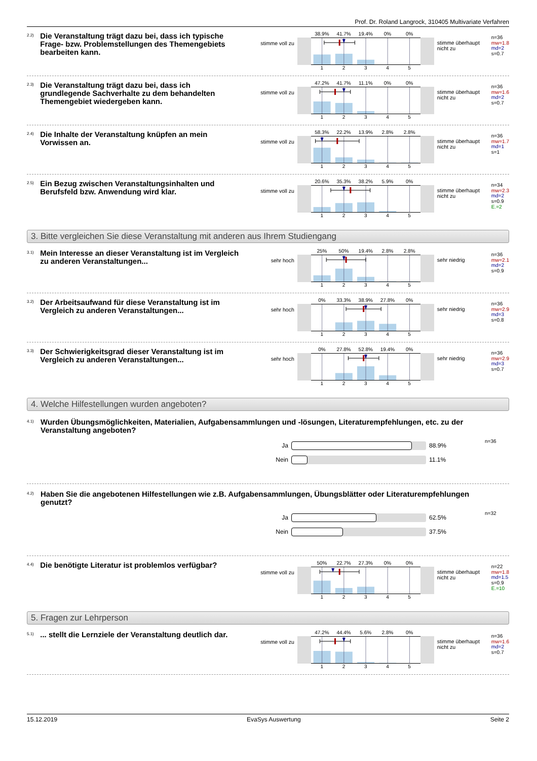Prof. Dr. Roland Langrock, 310405 Multivariate Verfahren
2.2)
Die Veranstaltung trägt dazu bei, dass ich typische Frage- bzw. Problemstellungen des Themengebiets bearbeiten kann.
stimme voll zu
38.9% 41.7% 19.4% 0% 0%
12345
stimme überhaupt nicht zu
n=36
mw=1.8
md=2
s=0.7
2.3)
Die Veranstaltung trägt dazu bei, dass ich grundlegende Sachverhalte zu dem behandelten Themengebiet wiedergeben kann.
stimme voll zu
47.2% 41.7% 11.1% 0% 0%
12345
stimme überhaupt nicht zu
n=36
mw=1.6
md=2
s=0.7
2.4)
Die Inhalte der Veranstaltung knüpfen an mein Vorwissen an.
stimme voll zu
58.3% 22.2% 13.9% 2.8% 2.8%
12345
stimme überhaupt nicht zu
n=36
mw=1.7
md=1
s=1
2.5)
Ein Bezug zwischen Veranstaltungsinhalten und Berufsfeld bzw. Anwendung wird klar.
stimme voll zu
20.6% 35.3% 38.2% 5.9% 0%
12345
stimme überhaupt nicht zu
n=34
mw=2.3
md=2
s=0.9
E.=2
3. Bitte vergleichen Sie diese Veranstaltung mit anderen aus Ihrem Studiengang
3.1)
Mein Interesse an dieser Veranstaltung ist im Vergleich zu anderen Veranstaltungen...
sehr hoch
25% 50% 19.4% 2.8% 2.8%
12345
sehr niedrig
n=36
mw=2.1
md=2
s=0.9
3.2)
Der Arbeitsaufwand für diese Veranstaltung ist im Vergleich zu anderen Veranstaltungen...
sehr hoch
0% 33.3% 38.9% 27.8% 0%
12345
sehr niedrig
n=36
mw=2.9
md=3
s=0.8
3.3)
Der Schwierigkeitsgrad dieser Veranstaltung ist im Vergleich zu anderen Veranstaltungen...
sehr hoch
0% 27.8% 52.8% 19.4% 0%
12345
sehr niedrig
n=36
mw=2.9
md=3
s=0.7
4. Welche Hilfestellungen wurden angeboten?
4.1)
Wurden Übungsmöglichkeiten, Materialien, Aufgabensammlungen und -lösungen, Literaturempfehlungen, etc. zu der Veranstaltung angeboten?
Ja 88.9%
Nein 11.1%
n=36
4.2)
Haben Sie die angebotenen Hilfestellungen wie z.B. Aufgabensammlungen, Übungsblätter oder Literaturempfehlungen genutzt?
Ja 62.5%
Nein 37.5%
n=32
4.4)
Die benötigte Literatur ist problemlos verfügbar?
stimme voll zu
50% 22.7% 27.3% 0% 0%
12345
stimme überhaupt nicht zu
n=22
mw=1.8
md=1.5
s=0.9
E.=10
5. Fragen zur Lehrperson
5.1)
... stellt die Lernziele der Veranstaltung deutlich dar.
stimme voll zu
47.2% 44.4% 5.6% 2.8% 0%
12345
stimme überhaupt nicht zu
n=36
mw=1.6
md=2
s=0.7
15.12.2019 EvaSys Auswertung Seite 2